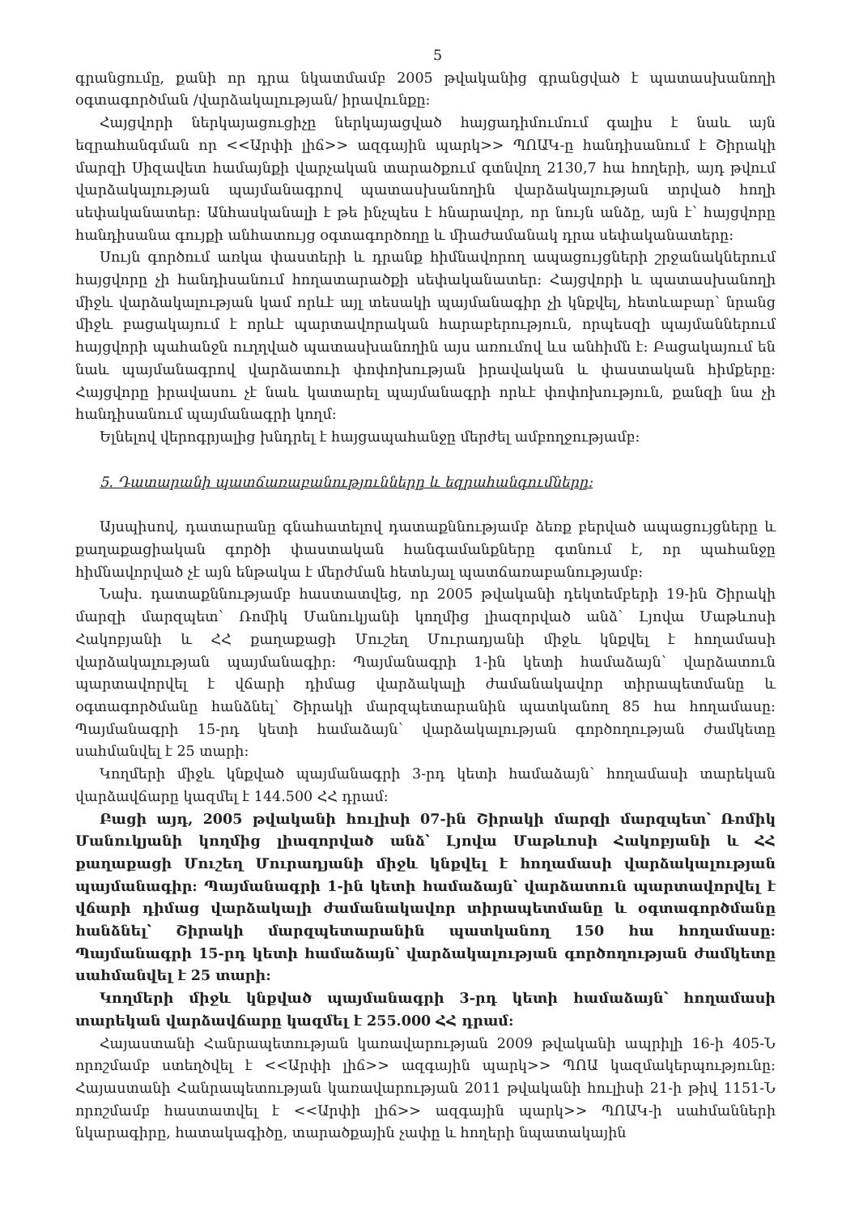5
գրանցումը, քանի որ դրա նկատմամբ 2005 թվականից գրանցված է պատասխանողի օգտագործման /վարձակալության/ իրավունքը:
Հայցվորի ներկայացուցիչը ներկայացված հայցադիմումում գալիս է նաև այն եզրահանգման որ <<Արփի լիճ>> ազգային պարկ>> ՊՈԱԿ-ը հանդիսանում է Շիրակի մարզի Սիզավետ համայնքի վարչական տարածքում գտնվող 2130,7 հա հողերի, այդ թվում վարձակալության պայմանագրով պատասխանողին վարձակալության տրված հողի սեփականատեր: Անհասկանալի է թե ինչպես է հնարավոր, որ նույն անձը, այն է՝ հայցվորը հանդիսանա գույքի անհատույց օգտագործողը և միաժամանակ դրա սեփականատերը:
Սույն գործում առկա փաստերի և դրանք հիմնավորող ապացույցների շրջանակներում հայցվորը չի հանդիսանում հողատարածքի սեփականատեր: Հայցվորի և պատասխանողի միջև վարձակալության կամ որևէ այլ տեսակի պայմանագիր չի կնքվել, հետևաբար՝ նրանց միջև բացակայում է որևէ պարտավորական հարաբերություն, որպեսզի պայմաններում հայցվորի պահանջն ուղղված պատասխանողին այս առումով ևս անհիմն է: Բացակայում են նաև պայմանագրով վարձատուի փոփոխության իրավական և փաստական հիմքերը: Հայցվորը իրավասու չէ նաև կատարել պայմանագրի որևէ փոփոխություն, քանզի նա չի հանդիսանում պայմանագրի կողմ:
Ելնելով վերոգրյալից խնդրել է հայցապահանջը մերժել ամբողջությամբ:
5. Դատարանի պատճառաբանությունները և եզրահանգումները:
Այսպիսով, դատարանը գնահատելով դատաքննությամբ ձեռք բերված ապացույցները և քաղաքացիական գործի փաստական հանգամանքները գտնում է, որ պահանջը հիմնավորված չէ այն ենթակա է մերժման հետևյալ պատճառաբանությամբ:
Նախ. դատաքննությամբ հաստատվեց, որ 2005 թվականի դեկտեմբերի 19-ին Շիրակի մարզի մարզպետ՝ Ռոմիկ Մանուկյանի կողմից լիազորված անձ՝ Լյովա Մաթևոսի Հակոբյանի և ՀՀ քաղաքացի Մուշեղ Մուրադյանի միջև կնքվել է հողամասի վարձակալության պայմանագիր: Պայմանագրի 1-ին կետի համաձայն՝ վարձատուն պարտավորվել է վճարի դիմաց վարձակալի ժամանակավոր տիրապետմանը և օգտագործմանը հանձնել՝ Շիրակի մարզպետարանին պատկանող 85 հա հողամասը: Պայմանագրի 15-րդ կետի համաձայն՝ վարձակալության գործողության ժամկետը սահմանվել է 25 տարի:
Կողմերի միջև կնքված պայմանագրի 3-րդ կետի համաձայն՝ հողամասի տարեկան վարձավճարը կազմել է 144.500 ՀՀ դրամ:
Բացի այդ, 2005 թվականի հուլիսի 07-ին Շիրակի մարզի մարզպետ՝ Ռոմիկ Մանուկյանի կողմից լիազորված անձ՝ Լյովա Մաթևոսի Հակոբյանի և ՀՀ քաղաքացի Մուշեղ Մուրադյանի միջև կնքվել է հողամասի վարձակալության պայմանագիր: Պայմանագրի 1-ին կետի համաձայն՝ վարձատուն պարտավորվել է վճարի դիմաց վարձակալի ժամանակավոր տիրապետմանը և օգտագործմանը հանձնել՝ Շիրակի մարզպետարանին պատկանող 150 հա հողամասը: Պայմանագրի 15-րդ կետի համաձայն՝ վարձակալության գործողության ժամկետը սահմանվել է 25 տարի:
Կողմերի միջև կնքված պայմանագրի 3-րդ կետի համաձայն՝ հողամասի տարեկան վարձավճարը կազմել է 255.000 ՀՀ դրամ:
Հայաստանի Հանրապետության կառավարության 2009 թվականի ապրիլի 16-ի 405-Ն որոշմամբ ստեղծվել է <<Արփի լիճ>> ազգային պարկ>> ՊՈԱ կազմակերպությունը: Հայաստանի Հանրապետության կառավարության 2011 թվականի հուլիսի 21-ի թիվ 1151-Ն որոշմամբ հաստատվել է <<Արփի լիճ>> ազգային պարկ>> ՊՈԱԿ-ի սահմանների նկարագիրը, հատակագիծը, տարածքային չափը և հողերի նպատակային